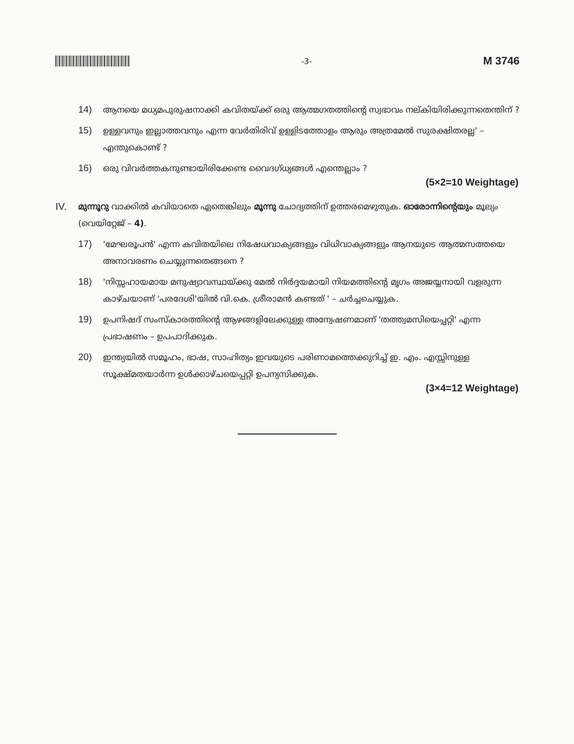-3-
M 3746
14) ആനയെ മധ്യമപുരുഷനാക്കി കവിതയ്ക്ക് ഒരു ആത്മഗതത്തിന്റെ സ്വഭാവം നല്കിയിരിക്കുന്നതെന്തിന് ?
15) ഉള്ളവനും ഇല്ലാത്തവനും എന്ന വേർതിരിവ് ഉള്ളിടത്തോളം ആരും അത്രമേൽ സുരക്ഷിതരല്ല' – എന്തുകൊണ്ട് ?
16) ഒരു വിവർത്തകനുണ്ടായിരിക്കേണ്ട വൈദഗ്ധ്യങ്ങൾ എന്തെല്ലാം ?
(5×2=10 Weightage)
IV.
മുന്നൂറു വാക്കിൽ കവിയാതെ ഏതെങ്കിലും മൂന്നു ചോദ്യത്തിന് ഉത്തരമെഴുതുക. ഓരോന്നിന്റെയും മൂല്യം (വെയിറ്റേജ് – 4).
17) 'മേഘരൂപൻ' എന്ന കവിതയിലെ നിഷേധവാക്യങ്ങളും വിധിവാക്യങ്ങളും ആനയുടെ ആത്മസത്തയെ അനാവരണം ചെയ്യുന്നതെങ്ങനെ ?
18) 'നിസ്സഹായമായ മനുഷ്യാവസ്ഥയ്ക്കു മേൽ നിർദ്ദയമായി നിയമത്തിന്റെ മൃഗം അജയ്യനായി വളരുന്ന കാഴ്ചയാണ് 'പരദേശി'യിൽ വി.കെ. ശ്രീരാമൻ കണ്ടത് ' – ചർച്ചചെയ്യുക.
19) ഉപനിഷദ് സംസ്കാരത്തിന്റെ ആഴങ്ങളിലേക്കുള്ള അന്വേഷണമാണ് 'തത്ത്വമസിയെപ്പറ്റി' എന്ന പ്രഭാഷണം – ഉപപാദിക്കുക.
20) ഇന്ത്യയിൽ സമൂഹം, ഭാഷ, സാഹിത്യം ഇവയുടെ പരിണാമത്തെക്കുറിച്ച് ഇ. എം. എസ്സിനുള്ള സൂക്ഷ്മതയാർന്ന ഉൾക്കാഴ്ചയെപ്പറ്റി ഉപന്യസിക്കുക.
(3×4=12 Weightage)